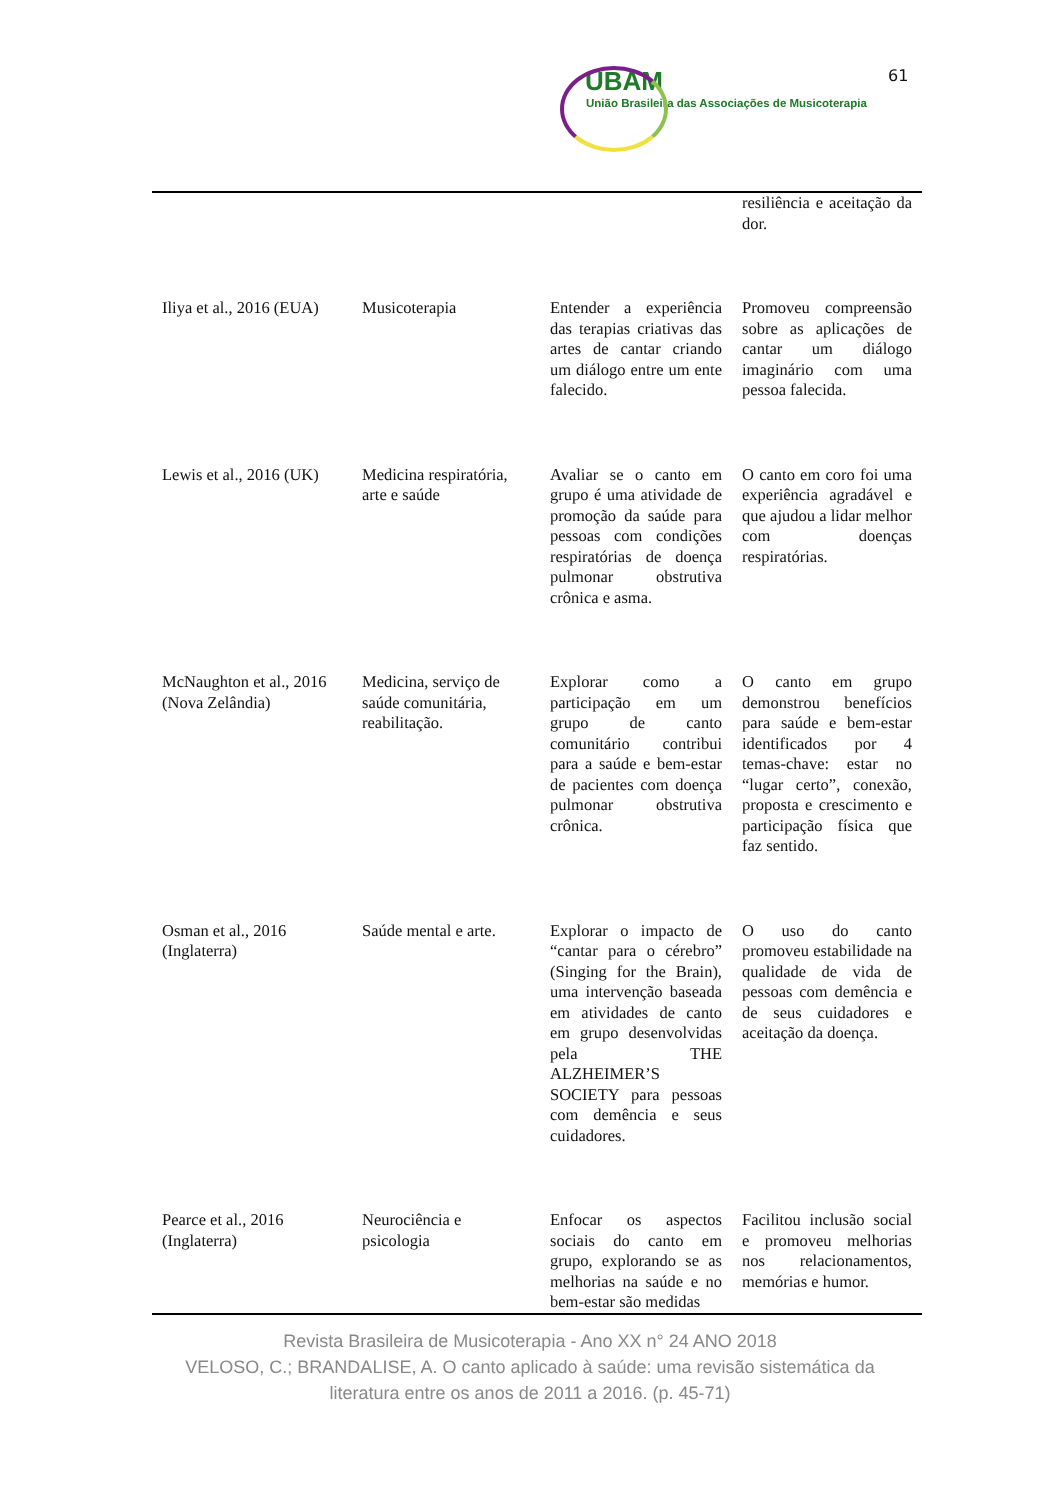61
UBAM
União Brasileira das Associações de Musicoterapia
| | | | resiliência e aceitação da dor. |
| Iliya et al., 2016 (EUA) | Musicoterapia | Entender a experiência das terapias criativas das artes de cantar criando um diálogo entre um ente falecido. | Promoveu compreensão sobre as aplicações de cantar um diálogo imaginário com uma pessoa falecida. |
| Lewis et al., 2016 (UK) | Medicina respiratória, arte e saúde | Avaliar se o canto em grupo é uma atividade de promoção da saúde para pessoas com condições respiratórias de doença pulmonar obstrutiva crônica e asma. | O canto em coro foi uma experiência agradável e que ajudou a lidar melhor com doenças respiratórias. |
| McNaughton et al., 2016 (Nova Zelândia) | Medicina, serviço de saúde comunitária, reabilitação. | Explorar como a participação em um grupo de canto comunitário contribui para a saúde e bem-estar de pacientes com doença pulmonar obstrutiva crônica. | O canto em grupo demonstrou benefícios para saúde e bem-estar identificados por 4 temas-chave: estar no “lugar certo”, conexão, proposta e crescimento e participação física que faz sentido. |
| Osman et al., 2016 (Inglaterra) | Saúde mental e arte. | Explorar o impacto de “cantar para o cérebro” (Singing for the Brain), uma intervenção baseada em atividades de canto em grupo desenvolvidas pela THE ALZHEIMER’S SOCIETY para pessoas com demência e seus cuidadores. | O uso do canto promoveu estabilidade na qualidade de vida de pessoas com demência e de seus cuidadores e aceitação da doença. |
| Pearce et al., 2016 (Inglaterra) | Neurociência e psicologia | Enfocar os aspectos sociais do canto em grupo, explorando se as melhorias na saúde e no bem-estar são medidas | Facilitou inclusão social e promoveu melhorias nos relacionamentos, memórias e humor. |
Revista Brasileira de Musicoterapia - Ano XX n° 24 ANO 2018
VELOSO, C.; BRANDALISE, A. O canto aplicado à saúde: uma revisão sistemática da literatura entre os anos de 2011 a 2016. (p. 45-71)